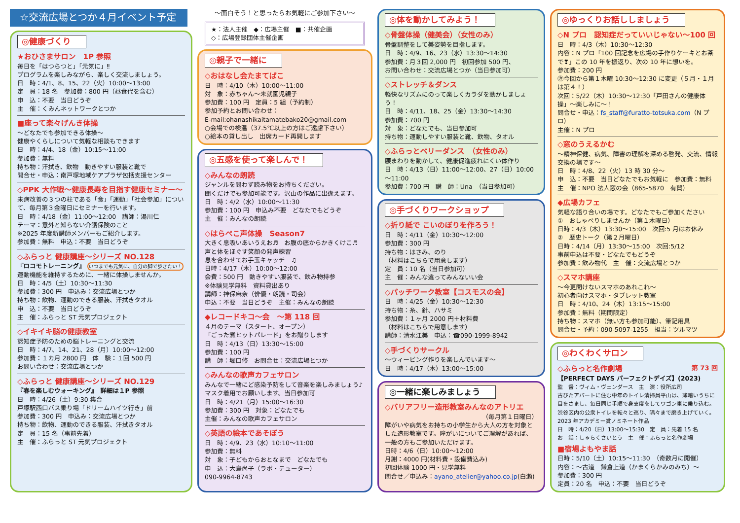☆交流広場とつか４月イベント予定
◎健康づくり
★おひさまサロン　1P 参照
毎日を「はつらつと」「元気に」‼
プログラムを楽しみながら、楽しく交流しましょう。
日　時：4/1、8、15、22（火）10:00～13:00
定　員：18 名　参加費：800 円（昼食代を含む）
申　込：不要　当日どうぞ
主　催：くみんネットワークとつか
■座って楽々げんき体操
～どなたでも参加できる体操～
健康やくらしについて気軽な相談もできます
日　時：4/4、18（金）10:15～11:00
参加費：無料
持ち物：汗拭き、飲物　動きやすい服装と靴で
問合せ・申込：南戸塚地域ケアプラザ包括支援センター
◇PPK 大作戦～健康長寿を目指す健康セミナー～
未病改善の３つの柱である「食」「運動」「社会参加」について、毎月第３金曜日にセミナーを行います。
日　時：4/18（金）11:00～12:00　講師：湯川仁
テーマ：意外と知らない介護保険のこと
※2025 年度新講師メンバーもご紹介します。
参加費：無料　申込：不要　当日どうぞ
◇ふらっと 健康講座～シリーズ NO.128
『ロコモトレーニング』 いつまでも元気に、自分の脚で歩きたい！
運動機能を維持するために、一緒に体操しませんか。
日　時：4/5（土）10:30～11:30
参加費：300 円　申込み：交流広場とつか
持ち物：飲物、運動のできる服装、汗拭きタオル
申　込：不要　当日どうぞ
主　催：ふらっと ST 元気プロジェクト
◇イキイキ脳の健康教室
認知症予防のための脳トレーニングと交流
日　時：4/7、14、21、28（月）10:00～12:00
参加費：１カ月 2800 円　体　験：１回 500 円
お問い合わせ：交流広場とつか
◇ふらっと 健康講座～シリーズ NO.129
『春を楽しむウォーキング』　詳細は１P 参照
日　時：4/26（土）9:30 集合
戸塚駅西口バス乗り場「ドリームハイツ行き」前
参加費：300 円　申込み：交流広場とつか
持ち物：飲物、運動のできる服装、汗拭きタオル
定　員：15 名（事前先着）
主　催：ふらっと ST 元気プロジェクト
～面白そう！と思ったらお気軽にご参加下さい～
★：法人主催　◆：広場主催　■：共催企画
◇：広場登録団体主催企画
◎親子で一緒に
◇おはなし会たまてばこ
日　時：4/10（木）10:00～11:00
対　象：赤ちゃん～未就園児親子
参加費：100 円　定員：5 組（予約制）
参加予約とお問い合わせ：
E-mail:ohanashikaitamatebako20@gmail.com
○会場での検温（37.5℃以上の方はご遠慮下さい）
○絵本の貸し出し　出席カード再開します
◎五感を使って楽しんで！
◇みんなの朗読
ジャンルを問わず読み物をお持ちください。
聞くだけでも参加可能です。沢山の作品に出逢えます。
日　時：4/2（水）10:00～11:30
参加費：100 円　申込み不要　どなたでもどうぞ
主　催：みんなの朗読
◇はらぺこ声体操　Season7
大きく息吸いあいうえお♬　お腹の底からかきくけこ♬
声と体をほぐす笑顔の発声練習
息を合わせてお手玉キャッチ　♫
日時：4/17（木）10:00～12:00
会費：500 円　動きやすい服装で、飲み物持参
※体験見学無料　資料貸出あり
講師：神保麻奈（俳優・朗読・司会）
申込：不要　当日どうぞ　主催：みんなの朗読
◆レコードキコ～会　～第 118 回
４月のテーマ（スタート、オープン）
「ごった煮ヒットパレード」をお贈りします
日　時：4/13（日）13:30～15:00
参加費：100 円
講　師：堀口修　お問合せ：交流広場とつか
◇みんなの歌声カフェサロン
みんなで一緒にど感染予防をして音楽を楽しみましょう♪
マスク着用でお願いします。当日参加可
日　時：4/21（月）15:00～16:30
参加費：300 円　対象：どなたでも
主催：みんなの歌声カフェサロン
◇英語の絵本であそぼう
日　時：4/9、23（水）10:10～11:00
参加費：無料
対　象：子どもからおとなまで　どなたでも
申　込：大島尚子（ラボ・テューター）
090-9964-8743
◎体を動かしてみよう！
◇骨盤体操（健美会）（女性のみ）
骨盤調整をして美姿勢を目指します。
日　時：4/9、16、23（水）13:30～14:30
参加費：月３回 2,000 円　初回参加 500 円、
お問い合わせ：交流広場とつか（当日参加可）
◇ストレッチ＆ダンス
軽快なリズムにのって楽しくカラダを動かしましょう！
日　時：4/11、18、25（金）13:30～14:30
参加費：700 円
対　象：どなたでも、当日参加可
持ち物：運動しやすい服装と靴、飲物、タオル
◇ふらっとベリーダンス　（女性のみ）
腰まわりを動かして、健康促進疲れにくい体作り
日　時：4/13（日）11:00～12:00、27（日）10:00～11:00
参加費：700 円　講　師：Una　（当日参加可）
◎手づくりワークショップ
◇折り紙で こいのぼりを作ろう！
日　時：4/11（金）10:30～12:00
参加費：300 円
持ち物：はさみ、のり
（材料はこちらで用意します）
定　員：10 名（当日参加可）
主　催：みんな違ってみんないい会
◇パッチワーク教室【コスモスの会】
日　時：4/25（金）10:30～12:30
持ち物：糸、針、ハサミ
参加費：１ヶ月 2000 円＋材料費
（材料はこちらで用意します）
講師：清水江美　申込：☎090-1999-8942
◇手づくりサークル
～ウィービング作りを楽しんでいます～
日　時：4/17（木）13:00～15:00
◎一緒に楽しみましょう
◇バリアフリー造形教室みんなのアトリエ
（毎月第１日曜日）
障がいや病気をお持ちの小学生から大人の方を対象とした造形教室です。障がいについてご理解があれば、一般の方もご参加いただけます。
日時：4/6（日）10:00～12:00
月謝：4000 円(材料費・設備費込み)
初回体験 1000 円・見学無料
問合せ／申込み：ayano_atelier@yahoo.co.jp(白瀬)
◎ゆっくりお話ししましょう
◇N プロ　認知症だっていいじゃない～100 回
日　時：4/3（木）10:30～12:30
内容：N プロ「100 回記念を広場の手作りケーキとお茶で❣」この 10 年を振返り、次の 10 年に想いを。
参加費：200 円
㊟今回から第１木曜 10:30～12:30 に変更（５月・１月は第４！）
次回：5/22（木）10:30～12:30「戸田さんの健康体操」～楽しみに～！
問合せ・申込：fs_staff@furatto-totsuka.com（N プロ）
主催：N プロ
◇窓のうえるかむ
～精神保健、病気、障害の理解を深める啓発、交流、情報交換の場です～
日　時：4/8、22（火）13 時 30 分～
申　込：不要　当日どなたでもお気軽に　参加費：無料
主　催：NPO 法人窓の会（865-5870　有賀）
◆広場カフェ
気軽な語り合いの場です。どなたでもご参加ください
①　おしゃべりしませんか（第１木曜日）
日時：4/3（木）13:30～15:00　次回:5 月はお休み
②　歴史トーク（第２月曜日）
日時：4/14（月）13:30～15:00　次回:5/12
事前申込は不要・どなたでもどうぞ
参加費：飲み物代　主　催：交流広場とつか
◇スマホ講座
～今更聞けないスマホのあれこれ～
初心者向けスマホ・タブレット教室
日　時：4/10、24（木）13:15～15:00
参加費：無料（期間限定）
持ち物：スマホ（無い方も参加可能）、筆記用具
問合せ・予約：090-5097-1255　担当：ツルマツ
◎わくわくサロン
◇ふらっと名作劇場 第 73 回
【PERFECT DAYS パーフェクトデイズ】(2023)
監　督：ヴィム・ヴェンダース　主　演：役所広司
古びたアパートに住む中年のトイレ清掃員平山は、薄暗いうちに目をさまし、毎日同じ手順で身支度をしてワゴン車に乗り込む。渋谷区内の公衆トイレを転々と巡り、隅々まで磨き上げていく。
2023 年アカデミー賞ノミネート作品
日　時：4/20（日）13:00～15:30　定　員：先着 15 名
お　話：しゃらくさいとう　主　催：ふらっと名作劇場
■宿場よもやま話
日時：5/10（土）10:15～11:30　（奇数月に開催）
内容：～古道　鎌倉上道（かまくらかみのみち）～
参加費：300 円
定員：20 名　申込：不要　当日どうぞ